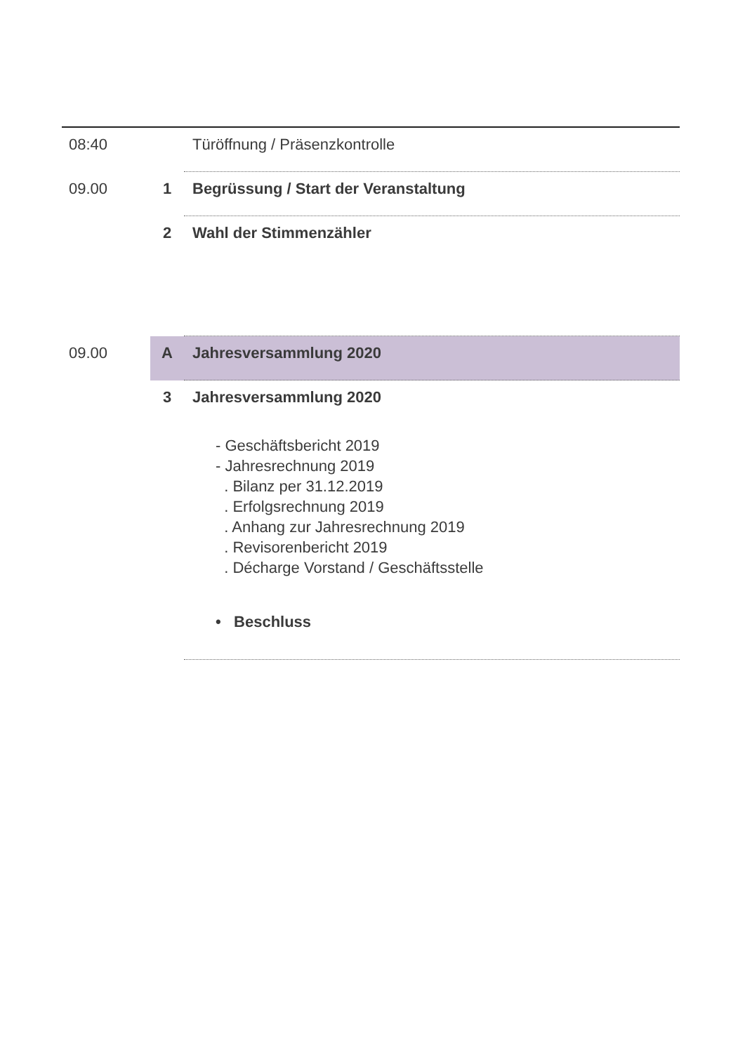| 08:40 | | Türöffnung / Präsenzkontrolle |
| 09.00 | 1 | Begrüssung / Start der Veranstaltung |
| | 2 | Wahl der Stimmenzähler |
| 09.00 | A | Jahresversammlung 2020 |
| | 3 | Jahresversammlung 2020 - Geschäftsbericht 2019 - Jahresrechnung 2019 . Bilanz per 31.12.2019 . Erfolgsrechnung 2019 . Anhang zur Jahresrechnung 2019 . Revisorenbericht 2019 . Décharge Vorstand / Geschäftsstelle • Beschluss |